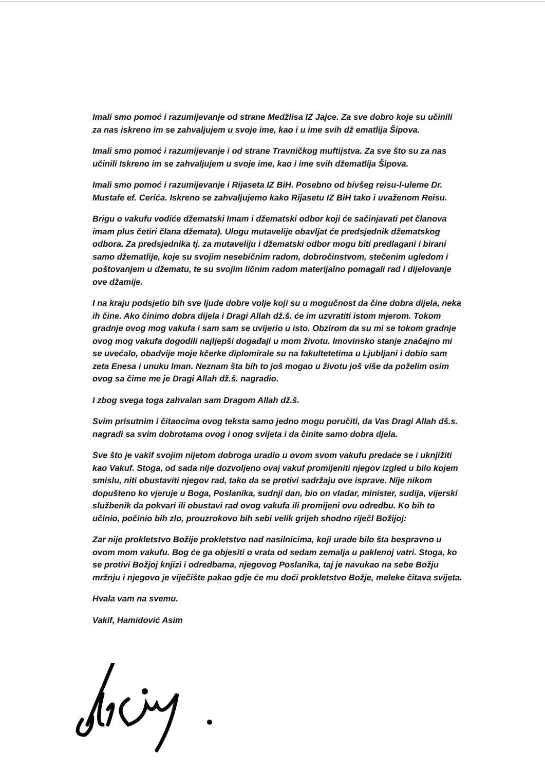Imali smo pomoć i razumijevanje od strane Medžlisa IZ Jajce. Za sve dobro koje su učinili za nas iskreno im se zahvaljujem u svoje ime, kao i u ime svih dž ematlija Šipova.
Imali smo pomoć i razumijevanje i od strane Travničkog muftijstva. Za sve što su za nas učinili Iskreno im se zahvaljujem u svoje ime, kao i ime svih džematlija Šipova.
Imali smo pomoć i razumijevanje i Rijaseta IZ BiH. Posebno od bivšeg reisu-l-uleme Dr. Mustafe ef. Cerića. Iskreno se zahvaljujemo kako Rijasetu IZ BiH tako i uvaženom Reisu.
Brigu o vakufu vodiće džematski Imam i džematski odbor koji će sačinjavati pet članova imam plus četiri člana džemata). Ulogu mutavelije obavljat će predsjednik džematskog odbora. Za predsjednika tj. za mutaveliju i džematski odbor mogu biti predlagani i birani samo džematlije, koje su svojim nesebičnim radom, dobročinstvom, stečenim ugledom i poštovanjem u džematu, te su svojim ličnim radom materijalno pomagali rad i dijelovanje ove džamije.
I na kraju podsjetio bih sve ljude dobre volje koji su u mogučnost da čine dobra dijela, neka ih čine. Ako činimo dobra dijela i Dragi Allah dž.š. će im uzvratiti istom mjerom. Tokom gradnje ovog mog vakufa i sam sam se uvijerio u isto. Obzirom da su mi se tokom gradnje ovog mog vakufa dogodili najljepši događaji u mom životu. Imovinsko stanje značajno mi se uvećalo, obadvije moje kčerke diplomirale su na fakultetetima u Ljubljani i dobio sam zeta Enesa i unuku Iman. Neznam šta bih to još mogao u životu još više da poželim osim ovog sa čime me je Dragi Allah dž.š. nagradio.
I zbog svega toga zahvalan sam Dragom Allah dž.š.
Svim prisutnim i čitaocima ovog teksta samo jedno mogu poručiti, da Vas Dragi Allah dš.s. nagradi sa svim dobrotama ovog i onog svijeta i da činite samo dobra djela.
Sve što je vakif svojim nijetom dobroga uradio u ovom svom vakufu predaće se i uknjižiti kao Vakuf. Stoga, od sada nije dozvoljeno ovaj vakuf promijeniti njegov izgled u bilo kojem smislu, niti obustaviti njegov rad, tako da se protivi sadržaju ove isprave. Nije nikom dopušteno ko vjeruje u Boga, Poslanika, sudnji dan, bio on vladar, minister, sudija, vijerski službenik da pokvari ili obustavi rad ovog vakufa ili promijeni ovu odredbu. Ko bih to učinio, počinio bih zlo, prouzrokovo bih sebi velik grijeh shodno riječl Božijoj:
Zar nije prokletstvo Božije prokletstvo nad nasilnicima, koji urade bilo šta bespravno u ovom mom vakufu. Bog će ga objesiti o vrata od sedam zemalja u paklenoj vatri. Stoga, ko se protivi Božjoj knjizi i odredbama, njegovog Poslanika, taj je navukao na sebe Božju mržnju i njegovo je viječište pakao gdje će mu doći prokletstvo Božje, meleke čitava svijeta.
Hvala vam na svemu.
Vakif, Hamidović Asim